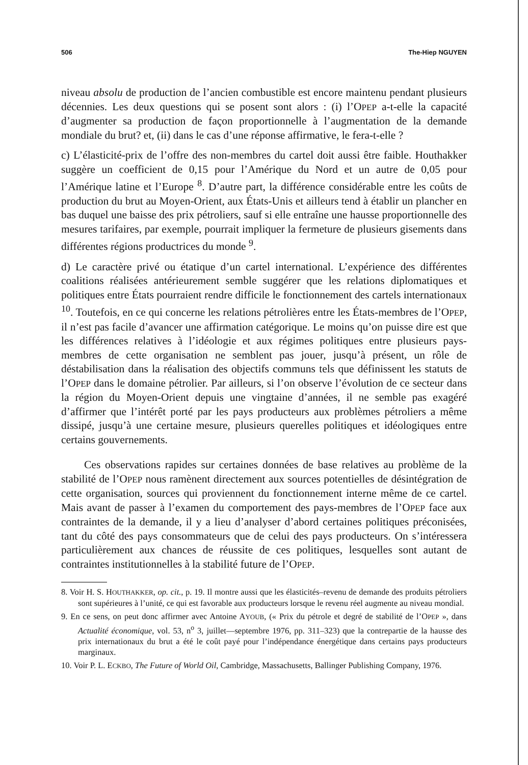506 The-Hiep NGUYEN
niveau absolu de production de l’ancien combustible est encore maintenu pendant plusieurs décennies. Les deux questions qui se posent sont alors : (i) l’OPEP a-t-elle la capacité d’augmenter sa production de façon proportionnelle à l’augmentation de la demande mondiale du brut? et, (ii) dans le cas d’une réponse affirmative, le fera-t-elle ?
c) L’élasticité-prix de l’offre des non-membres du cartel doit aussi être faible. Houthakker suggère un coefficient de 0,15 pour l’Amérique du Nord et un autre de 0,05 pour l’Amérique latine et l’Europe <sup>8</sup>. D’autre part, la différence considérable entre les coûts de production du brut au Moyen-Orient, aux États-Unis et ailleurs tend à établir un plancher en bas duquel une baisse des prix pétroliers, sauf si elle entraîne une hausse proportionnelle des mesures tarifaires, par exemple, pourrait impliquer la fermeture de plusieurs gisements dans différentes régions productrices du monde <sup>9</sup>.
d) Le caractère privé ou étatique d’un cartel international. L’expérience des différentes coalitions réalisées antérieurement semble suggérer que les relations diplomatiques et politiques entre États pourraient rendre difficile le fonctionnement des cartels internationaux <sup>10</sup>. Toutefois, en ce qui concerne les relations pétrolières entre les États-membres de l’OPEP, il n’est pas facile d’avancer une affirmation catégorique. Le moins qu’on puisse dire est que les différences relatives à l’idéologie et aux régimes politiques entre plusieurs pays-membres de cette organisation ne semblent pas jouer, jusqu’à présent, un rôle de déstabilisation dans la réalisation des objectifs communs tels que définissent les statuts de l’OPEP dans le domaine pétrolier. Par ailleurs, si l’on observe l’évolution de ce secteur dans la région du Moyen-Orient depuis une vingtaine d’années, il ne semble pas exagéré d’affirmer que l’intérêt porté par les pays producteurs aux problèmes pétroliers a même dissipé, jusqu’à une certaine mesure, plusieurs querelles politiques et idéologiques entre certains gouvernements.
Ces observations rapides sur certaines données de base relatives au problème de la stabilité de l’OPEP nous ramènent directement aux sources potentielles de désintégration de cette organisation, sources qui proviennent du fonctionnement interne même de ce cartel. Mais avant de passer à l’examen du comportement des pays-membres de l’OPEP face aux contraintes de la demande, il y a lieu d’analyser d’abord certaines politiques préconisées, tant du côté des pays consommateurs que de celui des pays producteurs. On s’intéressera particulièrement aux chances de réussite de ces politiques, lesquelles sont autant de contraintes institutionnelles à la stabilité future de l’OPEP.
8. Voir H. S. HOUTHAKKER, op. cit., p. 19. Il montre aussi que les élasticités–revenu de demande des produits pétroliers sont supérieures à l’unité, ce qui est favorable aux producteurs lorsque le revenu réel augmente au niveau mondial.
9. En ce sens, on peut donc affirmer avec Antoine AYOUB, (« Prix du pétrole et degré de stabilité de l’OPEP », dans Actualité économique, vol. 53, n<sup>o</sup> 3, juillet—septembre 1976, pp. 311–323) que la contrepartie de la hausse des prix internationaux du brut a été le coût payé pour l’indépendance énergétique dans certains pays producteurs marginaux.
10. Voir P. L. ECKBO, The Future of World Oil, Cambridge, Massachusetts, Ballinger Publishing Company, 1976.